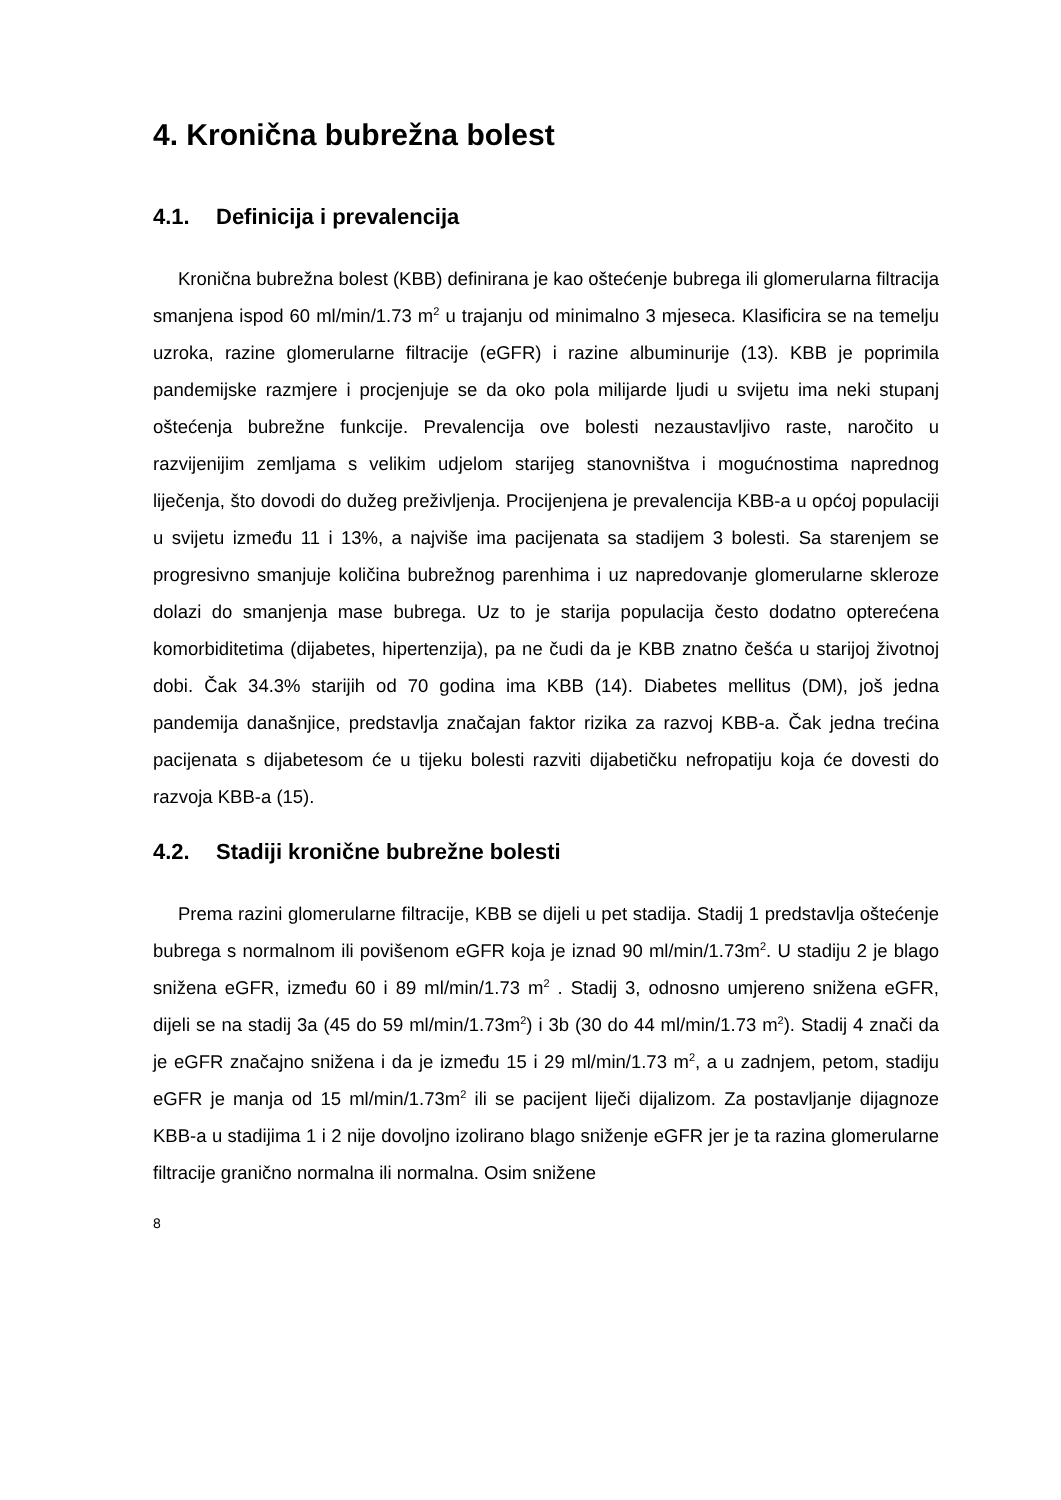4. Kronična bubrežna bolest
4.1. Definicija i prevalencija
Kronična bubrežna bolest (KBB) definirana je kao oštećenje bubrega ili glomerularna filtracija smanjena ispod 60 ml/min/1.73 m<sup>2</sup> u trajanju od minimalno 3 mjeseca. Klasificira se na temelju uzroka, razine glomerularne filtracije (eGFR) i razine albuminurije (13). KBB je poprimila pandemijske razmjere i procjenjuje se da oko pola milijarde ljudi u svijetu ima neki stupanj oštećenja bubrežne funkcije. Prevalencija ove bolesti nezaustavljivo raste, naročito u razvijenijim zemljama s velikim udjelom starijeg stanovništva i mogućnostima naprednog liječenja, što dovodi do dužeg preživljenja. Procijenjena je prevalencija KBB-a u općoj populaciji u svijetu između 11 i 13%, a najviše ima pacijenata sa stadijem 3 bolesti. Sa starenjem se progresivno smanjuje količina bubrežnog parenhima i uz napredovanje glomerularne skleroze dolazi do smanjenja mase bubrega. Uz to je starija populacija često dodatno opterećena komorbiditetima (dijabetes, hipertenzija), pa ne čudi da je KBB znatno češća u starijoj životnoj dobi. Čak 34.3% starijih od 70 godina ima KBB (14). Diabetes mellitus (DM), još jedna pandemija današnjice, predstavlja značajan faktor rizika za razvoj KBB-a. Čak jedna trećina pacijenata s dijabetesom će u tijeku bolesti razviti dijabetičku nefropatiju koja će dovesti do razvoja KBB-a (15).
4.2. Stadiji kronične bubrežne bolesti
Prema razini glomerularne filtracije, KBB se dijeli u pet stadija. Stadij 1 predstavlja oštećenje bubrega s normalnom ili povišenom eGFR koja je iznad 90 ml/min/1.73m<sup>2</sup>. U stadiju 2 je blago snižena eGFR, između 60 i 89 ml/min/1.73 m<sup>2</sup> . Stadij 3, odnosno umjereno snižena eGFR, dijeli se na stadij 3a (45 do 59 ml/min/1.73m<sup>2</sup>) i 3b (30 do 44 ml/min/1.73 m<sup>2</sup>). Stadij 4 znači da je eGFR značajno snižena i da je između 15 i 29 ml/min/1.73 m<sup>2</sup>, a u zadnjem, petom, stadiju eGFR je manja od 15 ml/min/1.73m<sup>2</sup> ili se pacijent liječi dijalizom. Za postavljanje dijagnoze KBB-a u stadijima 1 i 2 nije dovoljno izolirano blago sniženje eGFR jer je ta razina glomerularne filtracije granično normalna ili normalna. Osim snižene
8